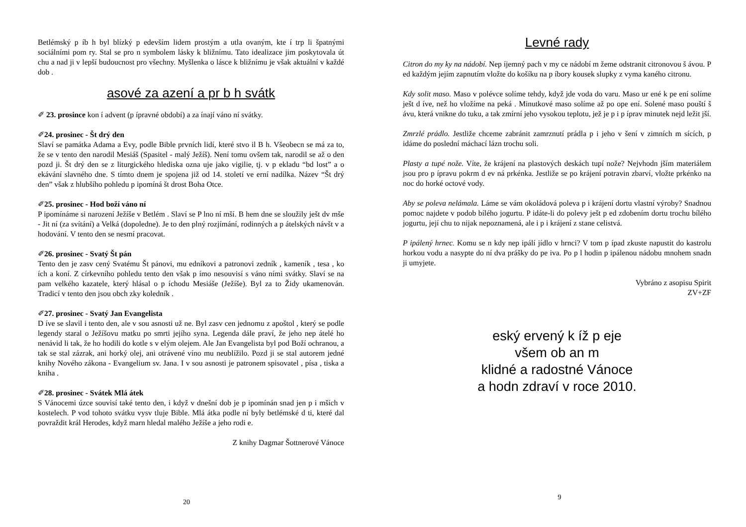Betlémský p íb h byl blízký p edevším lidem prostým a utla ovaným, kte í trp li špatnými sociálními pom ry. Stal se pro n symbolem lásky k bližnímu. Tato idealizace jim poskytovala út chu a nad ji v lepší budoucnost pro všechny. Myšlenka o lásce k bližnímu je však aktuální v každé dob .
asové za azení a pr b h svátk
✐ 23. prosince kon í advent (p ípravné období) a za ínají váno ní svátky.
✐24. prosinec - Št drý den
Slaví se památka Adama a Evy, podle Bible prvních lidí, které stvo il B h. Všeobecn se má za to, že se v tento den narodil Mesiáš (Spasitel - malý Ježíš). Není tomu ovšem tak, narodil se až o den pozd ji. Št drý den se z liturgického hlediska ozna uje jako vigilie, tj. v p ekladu “bd lost” a o ekávání slavného dne. S tímto dnem je spojena již od 14. století ve erní nadílka. Název “Št drý den” však z hlubšího pohledu p ipomíná št drost Boha Otce.
✐25. prosinec - Hod boží váno ní
P ipomínáme si narození Ježíše v Betlém . Slaví se P lno ní mší. B hem dne se sloužily ješt dv mše - Jit ní (za svítání) a Velká (dopoledne). Je to den plný rozjímání, rodinných a p átelských návšt v a hodování. V tento den se nesmí pracovat.
✐26. prosinec - Svatý Št pán
Tento den je zasv cený Svatému Št pánovi, mu edníkovi a patronovi zedník , kameník , tesa , ko ích a koní. Z církevního pohledu tento den však p ímo nesouvisí s váno ními svátky. Slaví se na pam velkého kazatele, který hlásal o p íchodu Mesiáše (Ježíše). Byl za to Židy ukamenován. Tradicí v tento den jsou obch zky koledník .
✐27. prosinec - Svatý Jan Evangelista
D íve se slavil i tento den, ale v sou asnosti už ne. Byl zasv cen jednomu z apoštol , který se podle legendy staral o Ježíšovu matku po smrti jejího syna. Legenda dále praví, že jeho nep átelé ho nenávid li tak, že ho hodili do kotle s v elým olejem. Ale Jan Evangelista byl pod Boží ochranou, a tak se stal zázrak, ani horký olej, ani otrávené víno mu neublížilo. Pozd ji se stal autorem jedné knihy Nového zákona - Evangelium sv. Jana. I v sou asnosti je patronem spisovatel , písa , tiska a kniha .
✐28. prosinec - Svátek Mlá átek
S Vánocemi úzce souvisí také tento den, i když v dnešní dob je p ipomínán snad jen p i mších v kostelech. P vod tohoto svátku vysv tluje Bible. Mlá átka podle ní byly betlémské d ti, které dal povraždit král Herodes, když marn hledal malého Ježíše a jeho rodi e.
Z knihy Dagmar Šottnerové Vánoce
20
Levné rady
Citron do my ky na nádobí. Nep íjemný pach v my ce nádobí m žeme odstranit citronovou š ávou. P ed každým jejím zapnutím vložte do košíku na p íbory kousek slupky z vyma kaného citronu.
Kdy solit maso. Maso v polévce solíme tehdy, když jde voda do varu. Maso ur ené k pe ení solíme ješt d íve, než ho vložíme na peká . Minutkové maso solíme až po ope ení. Solené maso pouští š ávu, která vnikne do tuku, a tak zmírní jeho vysokou teplotu, jež je p i p íprav minutek nejd ležit jší.
Zmrzlé prádlo. Jestliže chceme zabránit zamrznutí prádla p i jeho v šení v zimních m sících, p idáme do poslední máchací lázn trochu soli.
Plasty a tupé nože. Víte, že krájení na plastových deskách tupí nože? Nejvhodn jším materiálem jsou pro p ípravu pokrm d ev ná prkénka. Jestliže se po krájení potravin zbarví, vložte prkénko na noc do horké octové vody.
Aby se poleva nelámala. Láme se vám okoládová poleva p i krájení dortu vlastní výroby? Snadnou pomoc najdete v podob bílého jogurtu. P idáte-li do polevy ješt p ed zdobením dortu trochu bílého jogurtu, její chu to nijak nepoznamená, ale i p i krájení z stane celistvá.
P ipálený hrnec. Komu se n kdy nep ipálí jídlo v hrnci? V tom p ípad zkuste napustit do kastrolu horkou vodu a nasypte do ní dva prášky do pe iva. Po p l hodin p ipálenou nádobu mnohem snadn ji umyjete.
Vybráno z asopisu Spirit
ZV+ZF
eský ervený k íž p eje
všem ob an m
klidné a radostné Vánoce
a hodn zdraví v roce 2010.
9